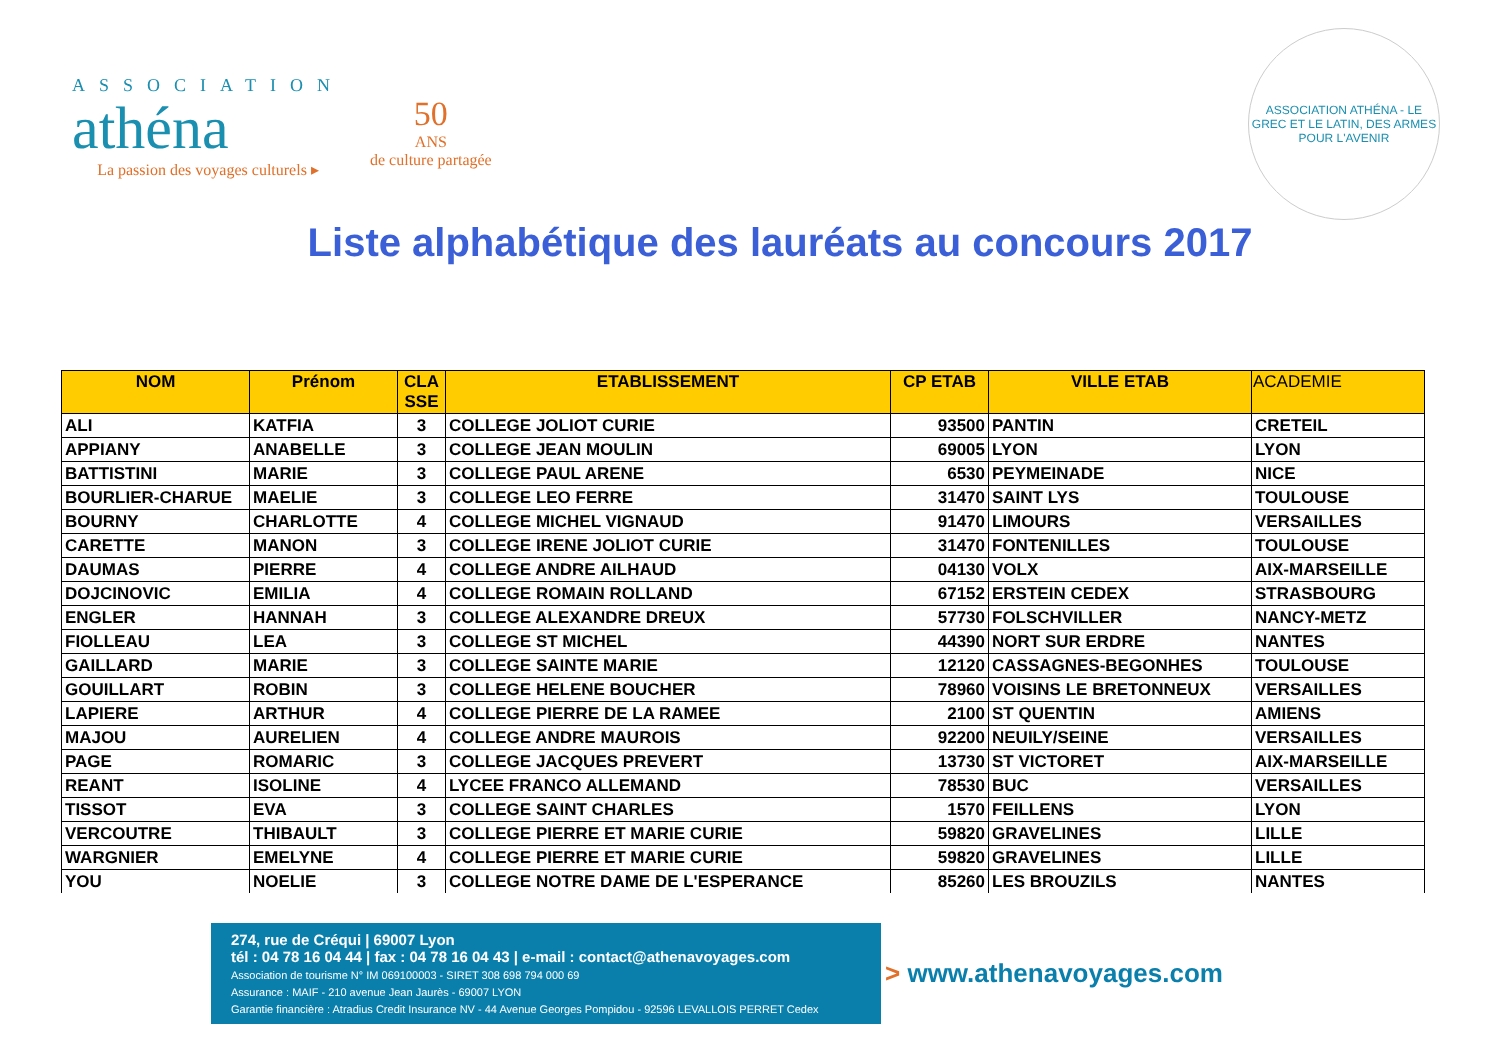ASSOCIATION
athéna
La passion des voyages culturels ▸
50
ANS
de culture partagée
ASSOCIATION ATHÉNA - LE GREC ET LE LATIN, DES ARMES POUR L'AVENIR
Liste alphabétique des lauréats au concours 2017
| NOM | Prénom | CLA SSE | ETABLISSEMENT | CP ETAB | VILLE ETAB | ACADEMIE |
| --- | --- | --- | --- | --- | --- | --- |
| ALI | KATFIA | 3 | COLLEGE JOLIOT CURIE | 93500 | PANTIN | CRETEIL |
| APPIANY | ANABELLE | 3 | COLLEGE JEAN MOULIN | 69005 | LYON | LYON |
| BATTISTINI | MARIE | 3 | COLLEGE PAUL ARENE | 6530 | PEYMEINADE | NICE |
| BOURLIER-CHARUE | MAELIE | 3 | COLLEGE LEO FERRE | 31470 | SAINT LYS | TOULOUSE |
| BOURNY | CHARLOTTE | 4 | COLLEGE MICHEL VIGNAUD | 91470 | LIMOURS | VERSAILLES |
| CARETTE | MANON | 3 | COLLEGE IRENE JOLIOT CURIE | 31470 | FONTENILLES | TOULOUSE |
| DAUMAS | PIERRE | 4 | COLLEGE ANDRE AILHAUD | 04130 | VOLX | AIX-MARSEILLE |
| DOJCINOVIC | EMILIA | 4 | COLLEGE ROMAIN ROLLAND | 67152 | ERSTEIN CEDEX | STRASBOURG |
| ENGLER | HANNAH | 3 | COLLEGE ALEXANDRE DREUX | 57730 | FOLSCHVILLER | NANCY-METZ |
| FIOLLEAU | LEA | 3 | COLLEGE ST MICHEL | 44390 | NORT SUR ERDRE | NANTES |
| GAILLARD | MARIE | 3 | COLLEGE SAINTE MARIE | 12120 | CASSAGNES-BEGONHES | TOULOUSE |
| GOUILLART | ROBIN | 3 | COLLEGE HELENE BOUCHER | 78960 | VOISINS LE BRETONNEUX | VERSAILLES |
| LAPIERE | ARTHUR | 4 | COLLEGE PIERRE DE LA RAMEE | 2100 | ST QUENTIN | AMIENS |
| MAJOU | AURELIEN | 4 | COLLEGE ANDRE MAUROIS | 92200 | NEUILY/SEINE | VERSAILLES |
| PAGE | ROMARIC | 3 | COLLEGE JACQUES PREVERT | 13730 | ST VICTORET | AIX-MARSEILLE |
| REANT | ISOLINE | 4 | LYCEE FRANCO ALLEMAND | 78530 | BUC | VERSAILLES |
| TISSOT | EVA | 3 | COLLEGE SAINT CHARLES | 1570 | FEILLENS | LYON |
| VERCOUTRE | THIBAULT | 3 | COLLEGE PIERRE ET MARIE CURIE | 59820 | GRAVELINES | LILLE |
| WARGNIER | EMELYNE | 4 | COLLEGE PIERRE ET MARIE CURIE | 59820 | GRAVELINES | LILLE |
| YOU | NOELIE | 3 | COLLEGE NOTRE DAME DE L'ESPERANCE | 85260 | LES BROUZILS | NANTES |
274, rue de Créqui | 69007 Lyon
tél : 04 78 16 04 44 | fax : 04 78 16 04 43 | e-mail : contact@athenavoyages.com
Association de tourisme N° IM 069100003 - SIRET 308 698 794 000 69
Assurance : MAIF - 210 avenue Jean Jaurès - 69007 LYON
Garantie financière : Atradius Credit Insurance NV - 44 Avenue Georges Pompidou - 92596 LEVALLOIS PERRET Cedex
> www.athenavoyages.com